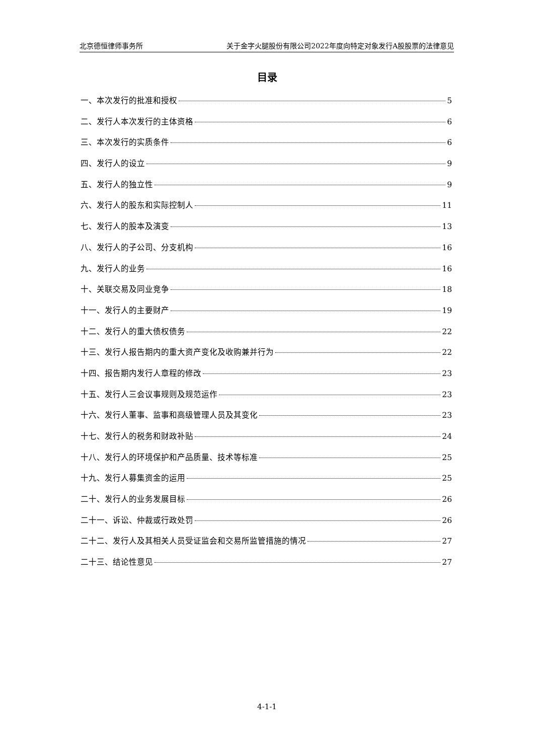北京德恒律师事务所 关于金字火腿股份有限公司2022年度向特定对象发行A股股票的法律意见
目录
一、本次发行的批准和授权 5
二、发行人本次发行的主体资格 6
三、本次发行的实质条件 6
四、发行人的设立 9
五、发行人的独立性 9
六、发行人的股东和实际控制人 11
七、发行人的股本及演变 13
八、发行人的子公司、分支机构 16
九、发行人的业务 16
十、关联交易及同业竞争 18
十一、发行人的主要财产 19
十二、发行人的重大债权债务 22
十三、发行人报告期内的重大资产变化及收购兼并行为 22
十四、报告期内发行人章程的修改 23
十五、发行人三会议事规则及规范运作 23
十六、发行人董事、监事和高级管理人员及其变化 23
十七、发行人的税务和财政补贴 24
十八、发行人的环境保护和产品质量、技术等标准 25
十九、发行人募集资金的运用 25
二十、发行人的业务发展目标 26
二十一、诉讼、仲裁或行政处罚 26
二十二、发行人及其相关人员受证监会和交易所监管措施的情况 27
二十三、结论性意见 27
4-1-1